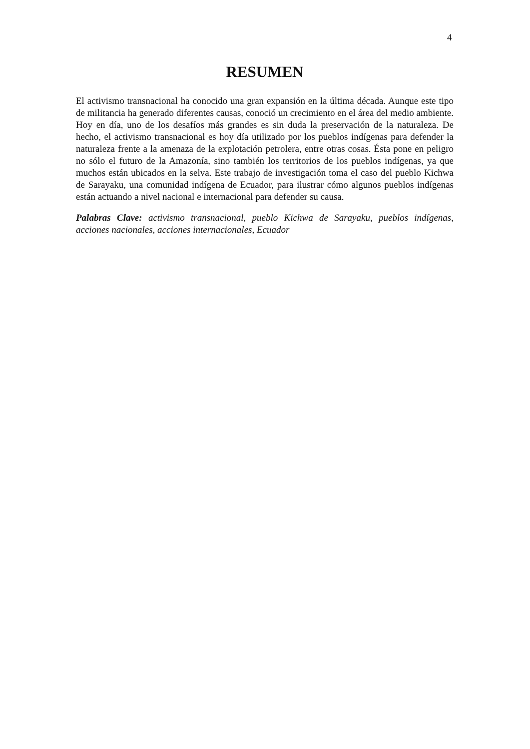4
RESUMEN
El activismo transnacional ha conocido una gran expansión en la última década. Aunque este tipo de militancia ha generado diferentes causas, conoció un crecimiento en el área del medio ambiente. Hoy en día, uno de los desafíos más grandes es sin duda la preservación de la naturaleza. De hecho, el activismo transnacional es hoy día utilizado por los pueblos indígenas para defender la naturaleza frente a la amenaza de la explotación petrolera, entre otras cosas. Ésta pone en peligro no sólo el futuro de la Amazonía, sino también los territorios de los pueblos indígenas, ya que muchos están ubicados en la selva. Este trabajo de investigación toma el caso del pueblo Kichwa de Sarayaku, una comunidad indígena de Ecuador, para ilustrar cómo algunos pueblos indígenas están actuando a nivel nacional e internacional para defender su causa.
Palabras Clave: activismo transnacional, pueblo Kichwa de Sarayaku, pueblos indígenas, acciones nacionales, acciones internacionales, Ecuador